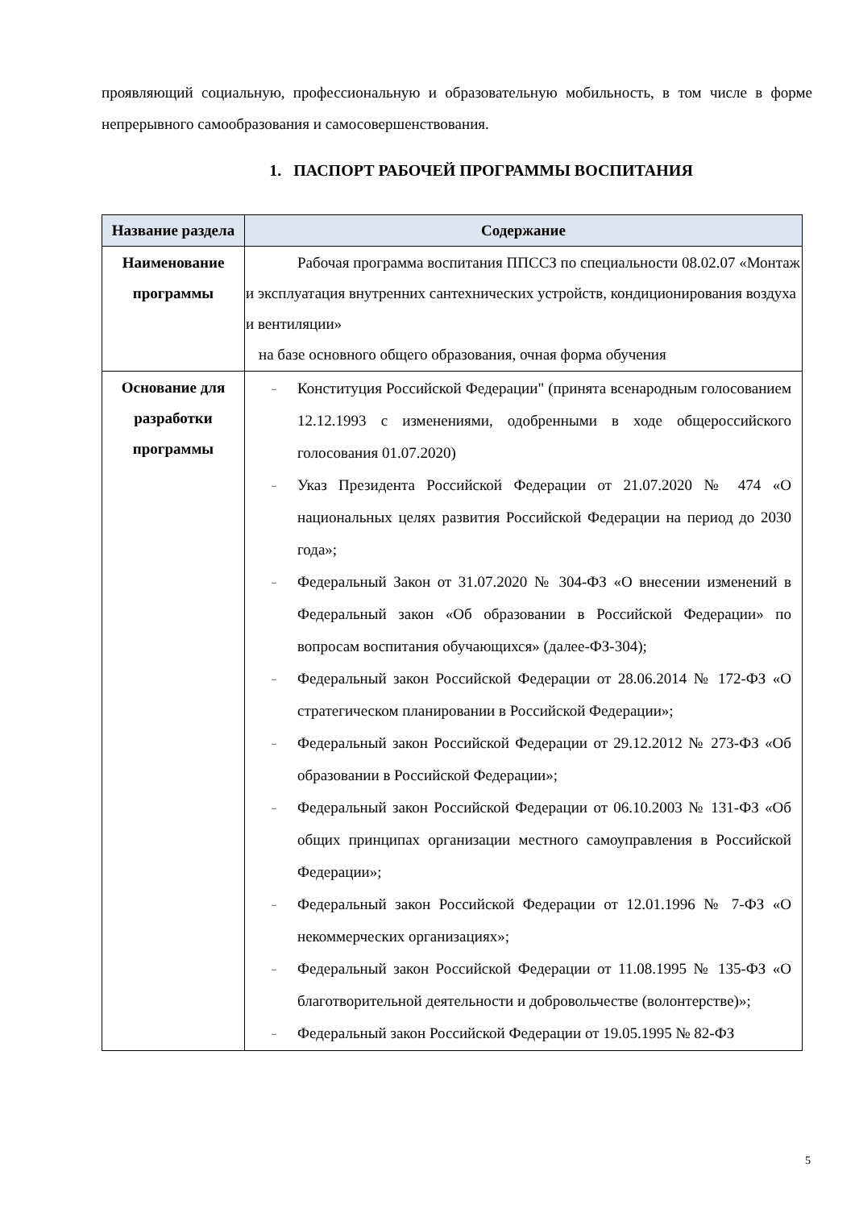проявляющий социальную, профессиональную и образовательную мобильность, в том числе в форме непрерывного самообразования и самосовершенствования.
1. ПАСПОРТ РАБОЧЕЙ ПРОГРАММЫ ВОСПИТАНИЯ
| Название раздела | Содержание |
| --- | --- |
| Наименование программы | Рабочая программа воспитания ППССЗ по специальности 08.02.07 «Монтаж и эксплуатация внутренних сантехнических устройств, кондиционирования воздуха и вентиляции» на базе основного общего образования, очная форма обучения |
| Основание для разработки программы | – Конституция Российской Федерации" (принята всенародным голосованием 12.12.1993 с изменениями, одобренными в ходе общероссийского голосования 01.07.2020) – Указ Президента Российской Федерации от 21.07.2020 № 474 «О национальных целях развития Российской Федерации на период до 2030 года»; – Федеральный Закон от 31.07.2020 № 304-ФЗ «О внесении изменений в Федеральный закон «Об образовании в Российской Федерации» по вопросам воспитания обучающихся» (далее-ФЗ-304); – Федеральный закон Российской Федерации от 28.06.2014 № 172-ФЗ «О стратегическом планировании в Российской Федерации»; – Федеральный закон Российской Федерации от 29.12.2012 № 273-ФЗ «Об образовании в Российской Федерации»; – Федеральный закон Российской Федерации от 06.10.2003 № 131-ФЗ «Об общих принципах организации местного самоуправления в Российской Федерации»; – Федеральный закон Российской Федерации от 12.01.1996 № 7-ФЗ «О некоммерческих организациях»; – Федеральный закон Российской Федерации от 11.08.1995 № 135-ФЗ «О благотворительной деятельности и добровольчестве (волонтерстве)»; – Федеральный закон Российской Федерации от 19.05.1995 № 82-ФЗ |
5